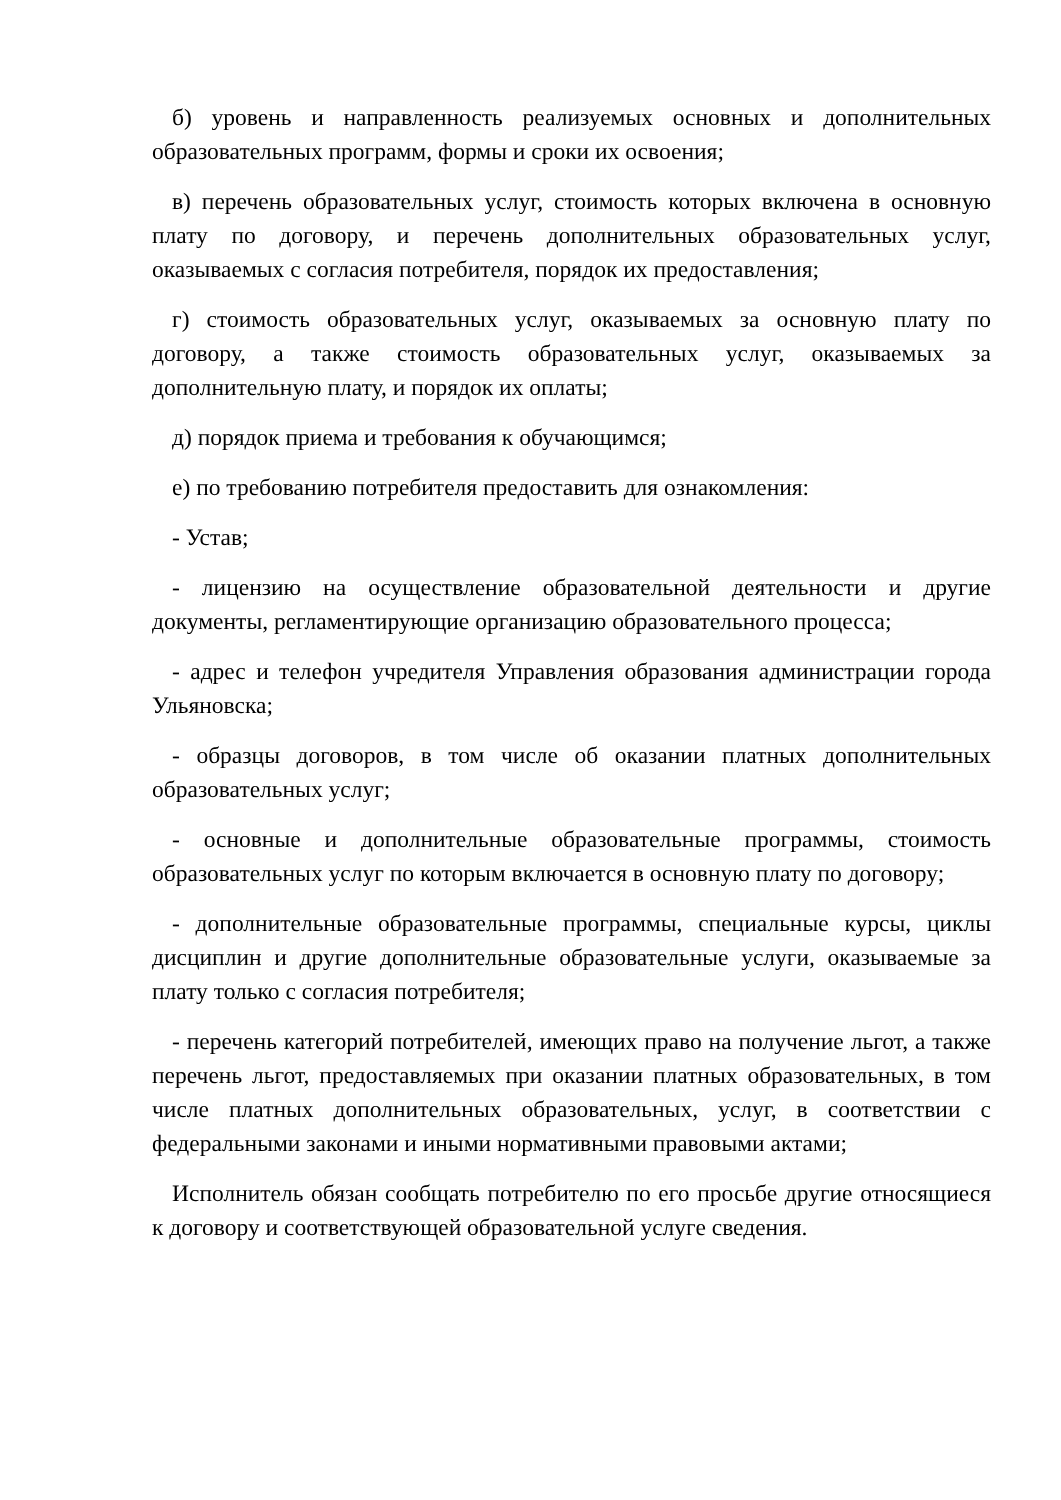б) уровень и направленность реализуемых основных и дополнительных образовательных программ, формы и сроки их освоения;
в) перечень образовательных услуг, стоимость которых включена в основную плату по договору, и перечень дополнительных образовательных услуг, оказываемых с согласия потребителя, порядок их предоставления;
г) стоимость образовательных услуг, оказываемых за основную плату по договору, а также стоимость образовательных услуг, оказываемых за дополнительную плату, и порядок их оплаты;
д) порядок приема и требования к обучающимся;
е) по требованию потребителя предоставить для ознакомления:
- Устав;
- лицензию на осуществление образовательной деятельности и другие документы, регламентирующие организацию образовательного процесса;
- адрес и телефон учредителя Управления образования администрации города Ульяновска;
- образцы договоров, в том числе об оказании платных дополнительных образовательных услуг;
- основные и дополнительные образовательные программы, стоимость образовательных услуг по которым включается в основную плату по договору;
- дополнительные образовательные программы, специальные курсы, циклы дисциплин и другие дополнительные образовательные услуги, оказываемые за плату только с согласия потребителя;
- перечень категорий потребителей, имеющих право на получение льгот, а также перечень льгот, предоставляемых при оказании платных образовательных, в том числе платных дополнительных образовательных, услуг, в соответствии с федеральными законами и иными нормативными правовыми актами;
Исполнитель обязан сообщать потребителю по его просьбе другие относящиеся к договору и соответствующей образовательной услуге сведения.